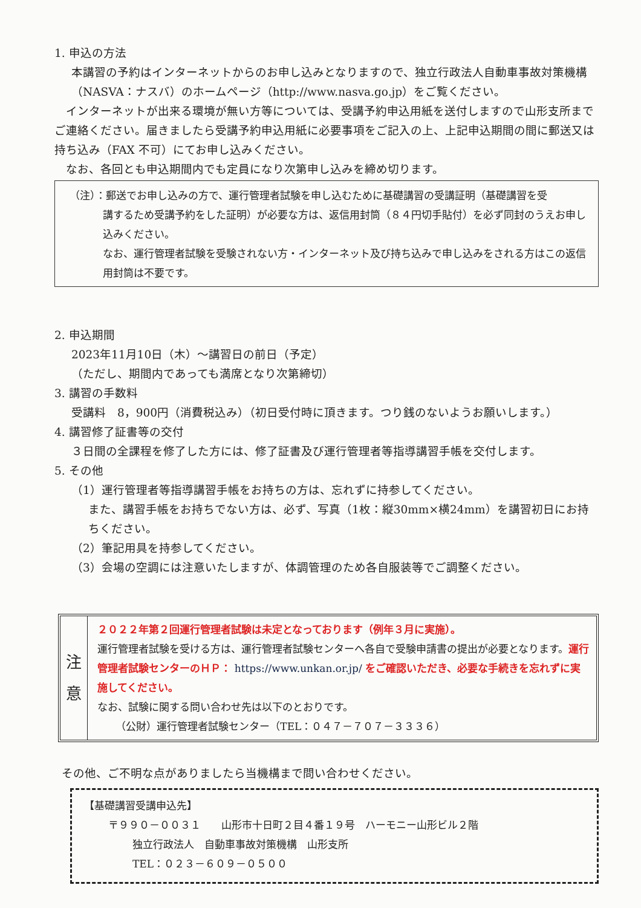1. 申込の方法
本講習の予約はインターネットからのお申し込みとなりますので、独立行政法人自動車事故対策機構（NASVA：ナスバ）のホームページ（http://www.nasva.go.jp）をご覧ください。
　インターネットが出来る環境が無い方等については、受講予約申込用紙を送付しますので山形支所までご連絡ください。届きましたら受講予約申込用紙に必要事項をご記入の上、上記申込期間の間に郵送又は持ち込み（FAX 不可）にてお申し込みください。
　なお、各回とも申込期間内でも定員になり次第申し込みを締め切ります。
（注）：郵送でお申し込みの方で、運行管理者試験を申し込むために基礎講習の受講証明（基礎講習を受
講するため受講予約をした証明）が必要な方は、返信用封筒（８４円切手貼付）を必ず同封のうえお申し込みください。
なお、運行管理者試験を受験されない方・インターネット及び持ち込みで申し込みをされる方はこの返信用封筒は不要です。
2. 申込期間
2023年11月10日（木）～講習日の前日（予定）
（ただし、期間内であっても満席となり次第締切）
3. 講習の手数料
受講料　8，900円（消費税込み）（初日受付時に頂きます。つり銭のないようお願いします。）
4. 講習修了証書等の交付
３日間の全課程を修了した方には、修了証書及び運行管理者等指導講習手帳を交付します。
5. その他
（1）運行管理者等指導講習手帳をお持ちの方は、忘れずに持参してください。
また、講習手帳をお持ちでない方は、必ず、写真（1枚：縦30mm×横24mm）を講習初日にお持ちください。
（2）筆記用具を持参してください。
（3）会場の空調には注意いたしますが、体調管理のため各自服装等でご調整ください。
注
意
２０２２年第２回運行管理者試験は未定となっております（例年３月に実施）。
運行管理者試験を受ける方は、運行管理者試験センターへ各自で受験申請書の提出が必要となります。運行管理者試験センターのＨＰ： https://www.unkan.or.jp/ をご確認いただき、必要な手続きを忘れずに実施してください。
なお、試験に関する問い合わせ先は以下のとおりです。
（公財）運行管理者試験センター（TEL：０４７－７０７－３３３６）
その他、ご不明な点がありましたら当機構まで問い合わせください。
【基礎講習受講申込先】
〒９９０－００３１　　山形市十日町２目４番１９号　ハーモニー山形ビル２階
独立行政法人　自動車事故対策機構　山形支所
TEL：０２３－６０９－０５００